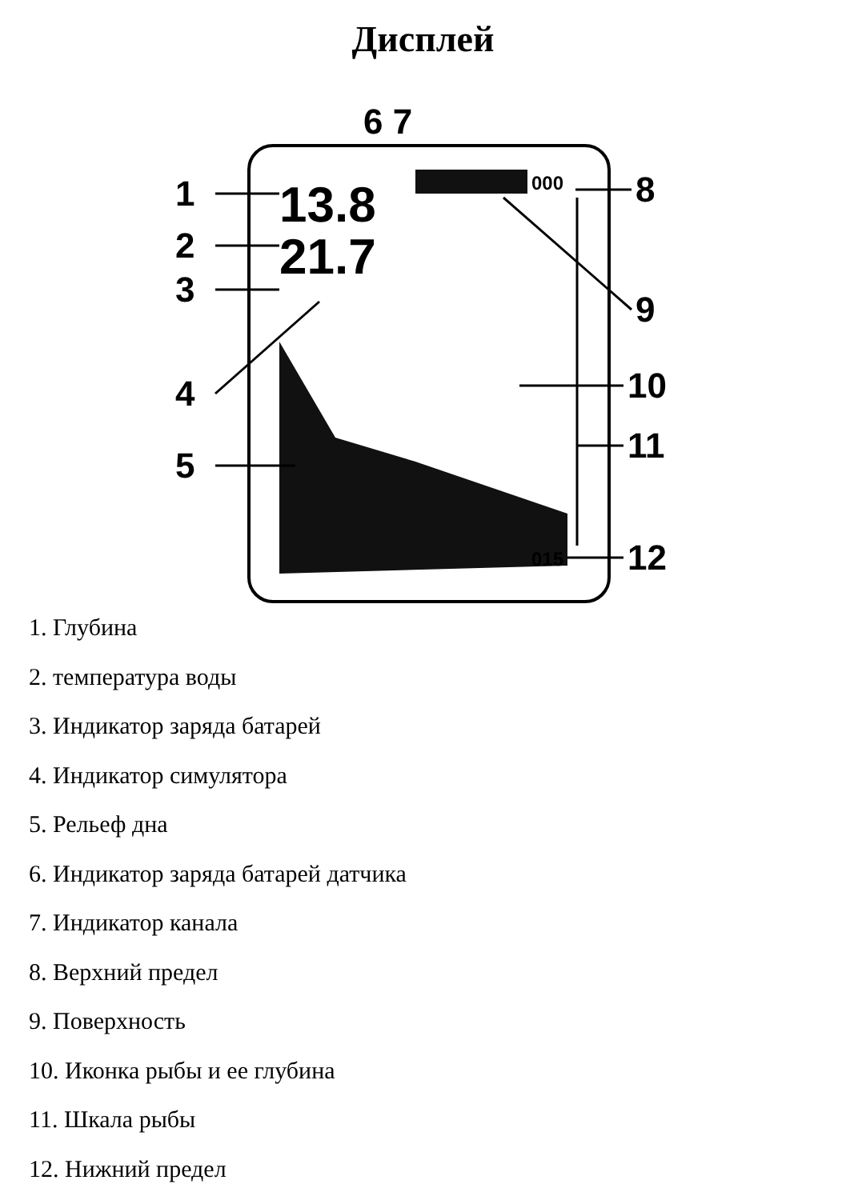Дисплей
13.8
21.7
000
015
1
2
3
4
5
6 7
8
9
10
11
12
1. Глубина
2. температура воды
3. Индикатор заряда батарей
4. Индикатор симулятора
5. Рельеф дна
6. Индикатор заряда батарей датчика
7. Индикатор канала
8. Верхний предел
9. Поверхность
10. Иконка рыбы и ее глубина
11. Шкала рыбы
12. Нижний предел